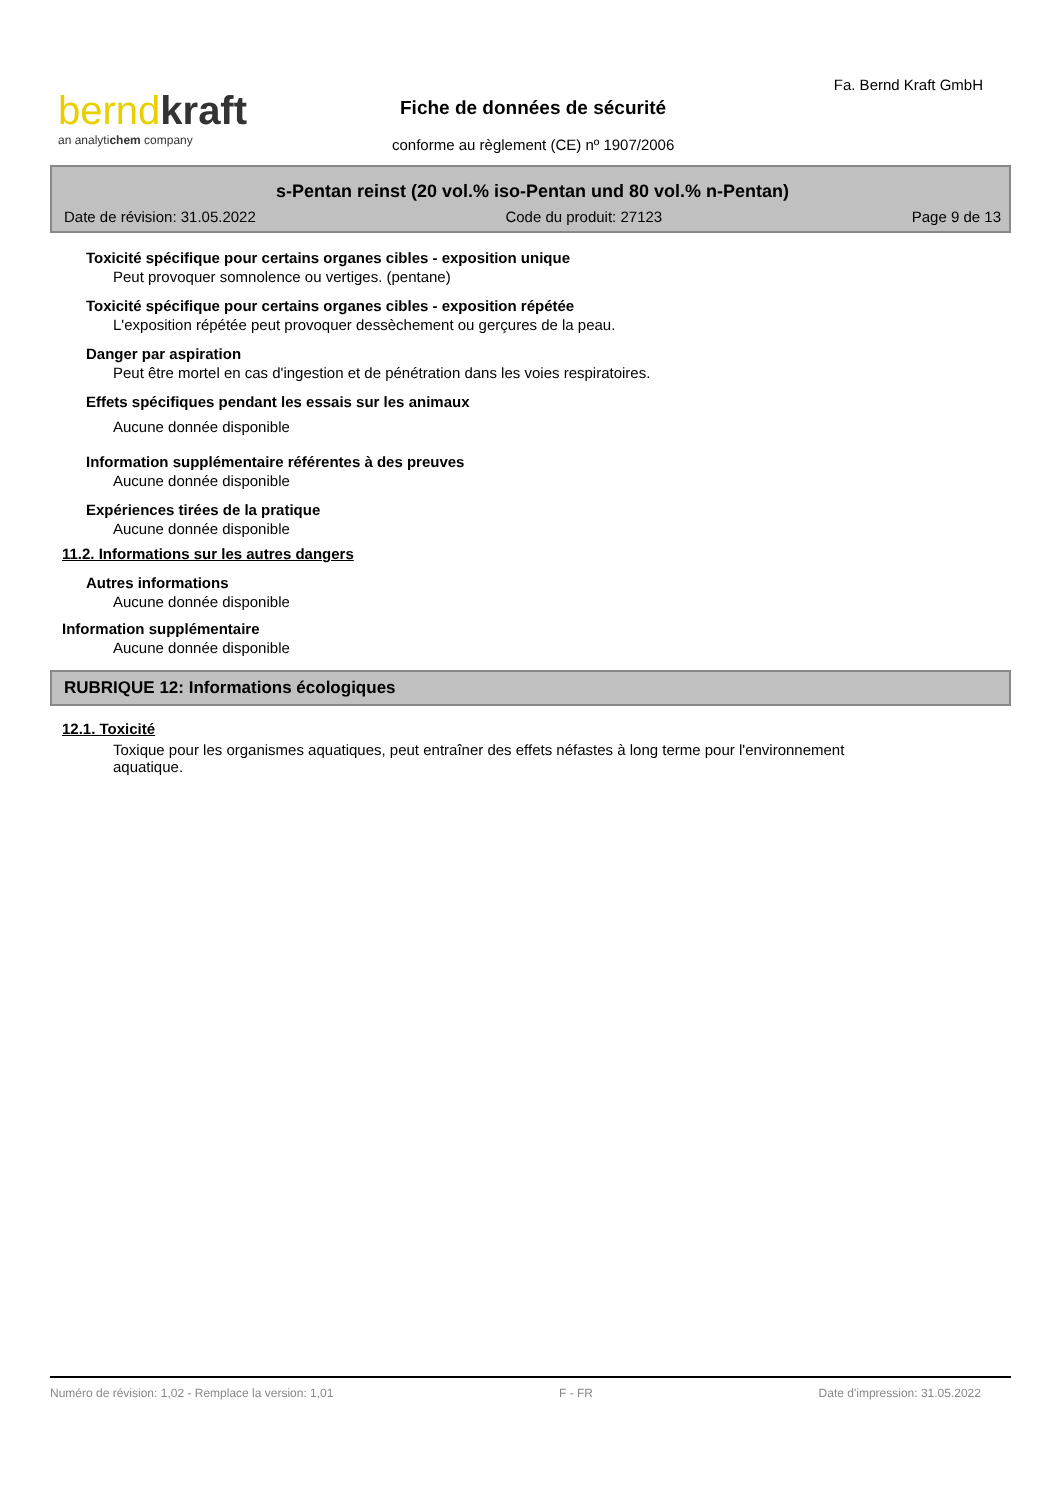berndkraft
an analytichem company
Fiche de données de sécurité
conforme au règlement (CE) nº 1907/2006
Fa. Bernd Kraft GmbH
s-Pentan reinst (20 vol.% iso-Pentan und 80 vol.% n-Pentan)
Date de révision: 31.05.2022 Code du produit: 27123 Page 9 de 13
Toxicité spécifique pour certains organes cibles - exposition unique
Peut provoquer somnolence ou vertiges. (pentane)
Toxicité spécifique pour certains organes cibles - exposition répétée
L'exposition répétée peut provoquer dessèchement ou gerçures de la peau.
Danger par aspiration
Peut être mortel en cas d'ingestion et de pénétration dans les voies respiratoires.
Effets spécifiques pendant les essais sur les animaux
Aucune donnée disponible
Information supplémentaire référentes à des preuves
Aucune donnée disponible
Expériences tirées de la pratique
Aucune donnée disponible
11.2. Informations sur les autres dangers
Autres informations
Aucune donnée disponible
Information supplémentaire
Aucune donnée disponible
RUBRIQUE 12: Informations écologiques
12.1. Toxicité
Toxique pour les organismes aquatiques, peut entraîner des effets néfastes à long terme pour l'environnement
aquatique.
Numéro de révision: 1,02 - Remplace la version: 1,01 F - FR Date d'impression: 31.05.2022